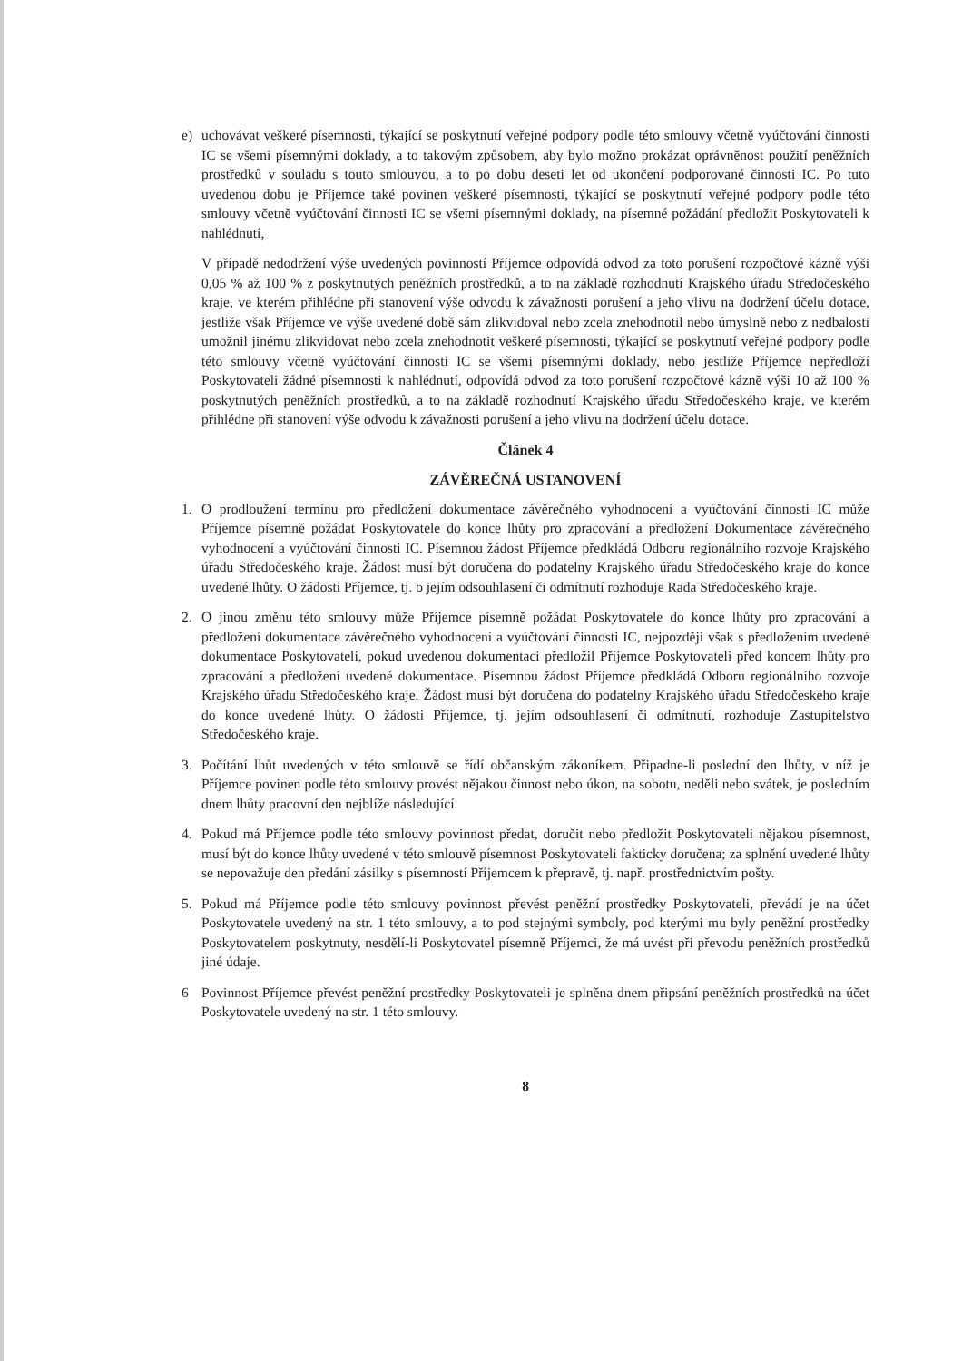e) uchovávat veškeré písemnosti, týkající se poskytnutí veřejné podpory podle této smlouvy včetně vyúčtování činnosti IC se všemi písemnými doklady, a to takovým způsobem, aby bylo možno prokázat oprávněnost použití peněžních prostředků v souladu s touto smlouvou, a to po dobu deseti let od ukončení podporované činnosti IC. Po tuto uvedenou dobu je Příjemce také povinen veškeré písemnosti, týkající se poskytnutí veřejné podpory podle této smlouvy včetně vyúčtování činnosti IC se všemi písemnými doklady, na písemné požádání předložit Poskytovateli k nahlédnutí,
V případě nedodržení výše uvedených povinností Příjemce odpovídá odvod za toto porušení rozpočtové kázně výši 0,05 % až 100 % z poskytnutých peněžních prostředků, a to na základě rozhodnutí Krajského úřadu Středočeského kraje, ve kterém přihlédne při stanovení výše odvodu k závažnosti porušení a jeho vlivu na dodržení účelu dotace, jestliže však Příjemce ve výše uvedené době sám zlikvidoval nebo zcela znehodnotil nebo úmyslně nebo z nedbalosti umožnil jinému zlikvidovat nebo zcela znehodnotit veškeré písemnosti, týkající se poskytnutí veřejné podpory podle této smlouvy včetně vyúčtování činnosti IC se všemi písemnými doklady, nebo jestliže Příjemce nepředloží Poskytovateli žádné písemnosti k nahlédnutí, odpovídá odvod za toto porušení rozpočtové kázně výši 10 až 100 % poskytnutých peněžních prostředků, a to na základě rozhodnutí Krajského úřadu Středočeského kraje, ve kterém přihlédne při stanovení výše odvodu k závažnosti porušení a jeho vlivu na dodržení účelu dotace.
Článek 4
ZÁVĚREČNÁ USTANOVENÍ
1. O prodloužení termínu pro předložení dokumentace závěrečného vyhodnocení a vyúčtování činnosti IC může Příjemce písemně požádat Poskytovatele do konce lhůty pro zpracování a předložení Dokumentace závěrečného vyhodnocení a vyúčtování činnosti IC. Písemnou žádost Příjemce předkládá Odboru regionálního rozvoje Krajského úřadu Středočeského kraje. Žádost musí být doručena do podatelny Krajského úřadu Středočeského kraje do konce uvedené lhůty. O žádosti Příjemce, tj. o jejím odsouhlasení či odmítnutí rozhoduje Rada Středočeského kraje.
2. O jinou změnu této smlouvy může Příjemce písemně požádat Poskytovatele do konce lhůty pro zpracování a předložení dokumentace závěrečného vyhodnocení a vyúčtování činnosti IC, nejpozději však s předložením uvedené dokumentace Poskytovateli, pokud uvedenou dokumentaci předložil Příjemce Poskytovateli před koncem lhůty pro zpracování a předložení uvedené dokumentace. Písemnou žádost Příjemce předkládá Odboru regionálního rozvoje Krajského úřadu Středočeského kraje. Žádost musí být doručena do podatelny Krajského úřadu Středočeského kraje do konce uvedené lhůty. O žádosti Příjemce, tj. jejím odsouhlasení či odmítnutí, rozhoduje Zastupitelstvo Středočeského kraje.
3. Počítání lhůt uvedených v této smlouvě se řídí občanským zákoníkem. Připadne-li poslední den lhůty, v níž je Příjemce povinen podle této smlouvy provést nějakou činnost nebo úkon, na sobotu, neděli nebo svátek, je posledním dnem lhůty pracovní den nejblíže následující.
4. Pokud má Příjemce podle této smlouvy povinnost předat, doručit nebo předložit Poskytovateli nějakou písemnost, musí být do konce lhůty uvedené v této smlouvě písemnost Poskytovateli fakticky doručena; za splnění uvedené lhůty se nepovažuje den předání zásilky s písemností Příjemcem k přepravě, tj. např. prostřednictvím pošty.
5. Pokud má Příjemce podle této smlouvy povinnost převést peněžní prostředky Poskytovateli, převádí je na účet Poskytovatele uvedený na str. 1 této smlouvy, a to pod stejnými symboly, pod kterými mu byly peněžní prostředky Poskytovatelem poskytnuty, nesdělí-li Poskytovatel písemně Příjemci, že má uvést při převodu peněžních prostředků jiné údaje.
6 Povinnost Příjemce převést peněžní prostředky Poskytovateli je splněna dnem připsání peněžních prostředků na účet Poskytovatele uvedený na str. 1 této smlouvy.
8